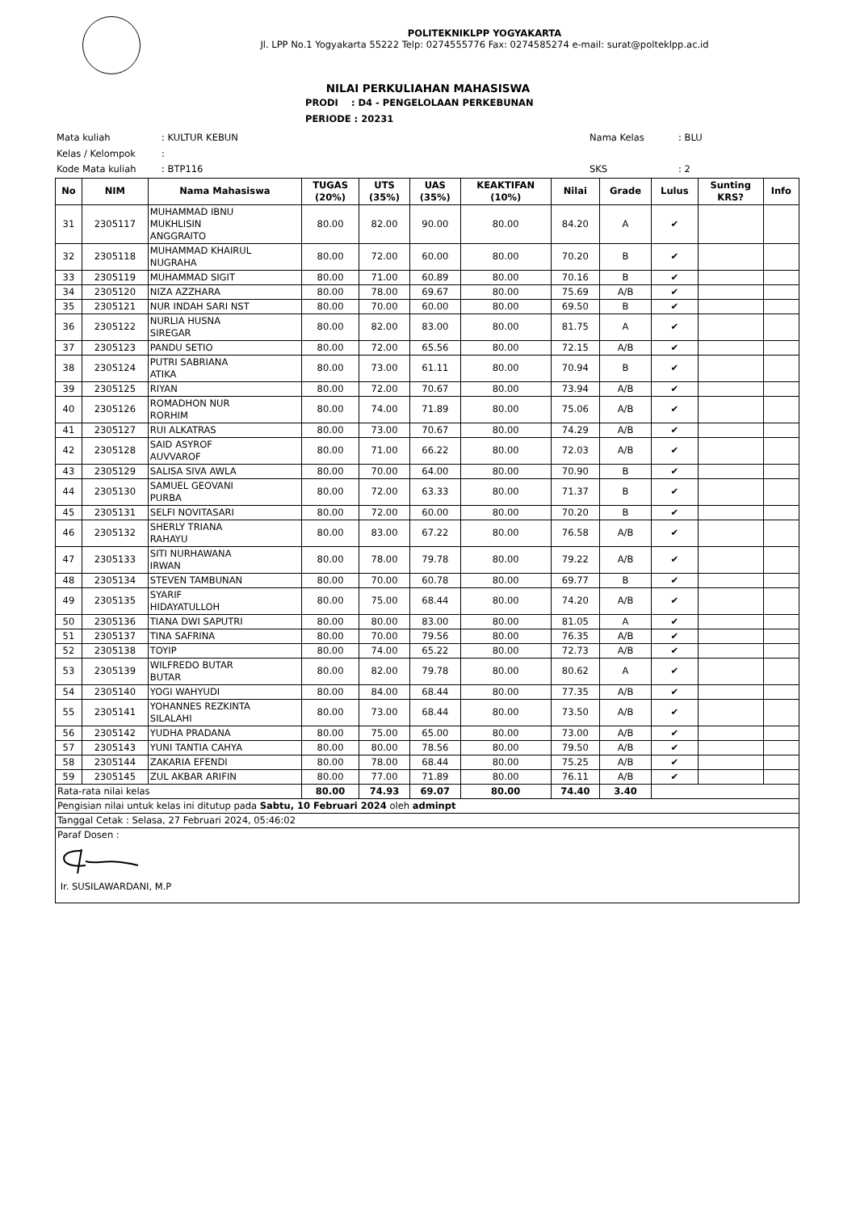POLITEKNIKLPP YOGYAKARTA
Jl. LPP No.1 Yogyakarta 55222 Telp: 0274555776 Fax: 0274585274 e-mail: surat@polteklpp.ac.id
NILAI PERKULIAHAN MAHASISWA
PRODI : D4 - PENGELOLAAN PERKEBUNAN
PERIODE : 20231
| Mata kuliah | : KULTUR KEBUN | Nama Kelas | : BLU |
| Kelas / Kelompok | : | | |
| Kode Mata kuliah | : BTP116 | SKS | : 2 |
| No | NIM | Nama Mahasiswa | TUGAS (20%) | UTS (35%) | UAS (35%) | KEAKTIFAN (10%) | Nilai | Grade | Lulus | Sunting KRS? | Info |
| --- | --- | --- | --- | --- | --- | --- | --- | --- | --- | --- | --- |
| 31 | 2305117 | MUHAMMAD IBNU MUKHLISIN ANGGRAITO | 80.00 | 82.00 | 90.00 | 80.00 | 84.20 | A | ✔ | | |
| 32 | 2305118 | MUHAMMAD KHAIRUL NUGRAHA | 80.00 | 72.00 | 60.00 | 80.00 | 70.20 | B | ✔ | | |
| 33 | 2305119 | MUHAMMAD SIGIT | 80.00 | 71.00 | 60.89 | 80.00 | 70.16 | B | ✔ | | |
| 34 | 2305120 | NIZA AZZHARA | 80.00 | 78.00 | 69.67 | 80.00 | 75.69 | A/B | ✔ | | |
| 35 | 2305121 | NUR INDAH SARI NST | 80.00 | 70.00 | 60.00 | 80.00 | 69.50 | B | ✔ | | |
| 36 | 2305122 | NURLIA HUSNA SIREGAR | 80.00 | 82.00 | 83.00 | 80.00 | 81.75 | A | ✔ | | |
| 37 | 2305123 | PANDU SETIO | 80.00 | 72.00 | 65.56 | 80.00 | 72.15 | A/B | ✔ | | |
| 38 | 2305124 | PUTRI SABRIANA ATIKA | 80.00 | 73.00 | 61.11 | 80.00 | 70.94 | B | ✔ | | |
| 39 | 2305125 | RIYAN | 80.00 | 72.00 | 70.67 | 80.00 | 73.94 | A/B | ✔ | | |
| 40 | 2305126 | ROMADHON NUR RORHIM | 80.00 | 74.00 | 71.89 | 80.00 | 75.06 | A/B | ✔ | | |
| 41 | 2305127 | RUI ALKATRAS | 80.00 | 73.00 | 70.67 | 80.00 | 74.29 | A/B | ✔ | | |
| 42 | 2305128 | SAID ASYROF AUVVAROF | 80.00 | 71.00 | 66.22 | 80.00 | 72.03 | A/B | ✔ | | |
| 43 | 2305129 | SALISA SIVA AWLA | 80.00 | 70.00 | 64.00 | 80.00 | 70.90 | B | ✔ | | |
| 44 | 2305130 | SAMUEL GEOVANI PURBA | 80.00 | 72.00 | 63.33 | 80.00 | 71.37 | B | ✔ | | |
| 45 | 2305131 | SELFI NOVITASARI | 80.00 | 72.00 | 60.00 | 80.00 | 70.20 | B | ✔ | | |
| 46 | 2305132 | SHERLY TRIANA RAHAYU | 80.00 | 83.00 | 67.22 | 80.00 | 76.58 | A/B | ✔ | | |
| 47 | 2305133 | SITI NURHAWANA IRWAN | 80.00 | 78.00 | 79.78 | 80.00 | 79.22 | A/B | ✔ | | |
| 48 | 2305134 | STEVEN TAMBUNAN | 80.00 | 70.00 | 60.78 | 80.00 | 69.77 | B | ✔ | | |
| 49 | 2305135 | SYARIF HIDAYATULLOH | 80.00 | 75.00 | 68.44 | 80.00 | 74.20 | A/B | ✔ | | |
| 50 | 2305136 | TIANA DWI SAPUTRI | 80.00 | 80.00 | 83.00 | 80.00 | 81.05 | A | ✔ | | |
| 51 | 2305137 | TINA SAFRINA | 80.00 | 70.00 | 79.56 | 80.00 | 76.35 | A/B | ✔ | | |
| 52 | 2305138 | TOYIP | 80.00 | 74.00 | 65.22 | 80.00 | 72.73 | A/B | ✔ | | |
| 53 | 2305139 | WILFREDO BUTAR BUTAR | 80.00 | 82.00 | 79.78 | 80.00 | 80.62 | A | ✔ | | |
| 54 | 2305140 | YOGI WAHYUDI | 80.00 | 84.00 | 68.44 | 80.00 | 77.35 | A/B | ✔ | | |
| 55 | 2305141 | YOHANNES REZKINTA SILALAHI | 80.00 | 73.00 | 68.44 | 80.00 | 73.50 | A/B | ✔ | | |
| 56 | 2305142 | YUDHA PRADANA | 80.00 | 75.00 | 65.00 | 80.00 | 73.00 | A/B | ✔ | | |
| 57 | 2305143 | YUNI TANTIA CAHYA | 80.00 | 80.00 | 78.56 | 80.00 | 79.50 | A/B | ✔ | | |
| 58 | 2305144 | ZAKARIA EFENDI | 80.00 | 78.00 | 68.44 | 80.00 | 75.25 | A/B | ✔ | | |
| 59 | 2305145 | ZUL AKBAR ARIFIN | 80.00 | 77.00 | 71.89 | 80.00 | 76.11 | A/B | ✔ | | |
| Rata-rata nilai kelas | | | 80.00 | 74.93 | 69.07 | 80.00 | 74.40 | 3.40 | | | |
| Pengisian nilai untuk kelas ini ditutup pada Sabtu, 10 Februari 2024 oleh adminpt | | | | | | | | | | | |
| Tanggal Cetak : Selasa, 27 Februari 2024, 05:46:02 | | | | | | | | | | | |
| Paraf Dosen : Ir. SUSILAWARDANI, M.P | | | | | | | | | | | |